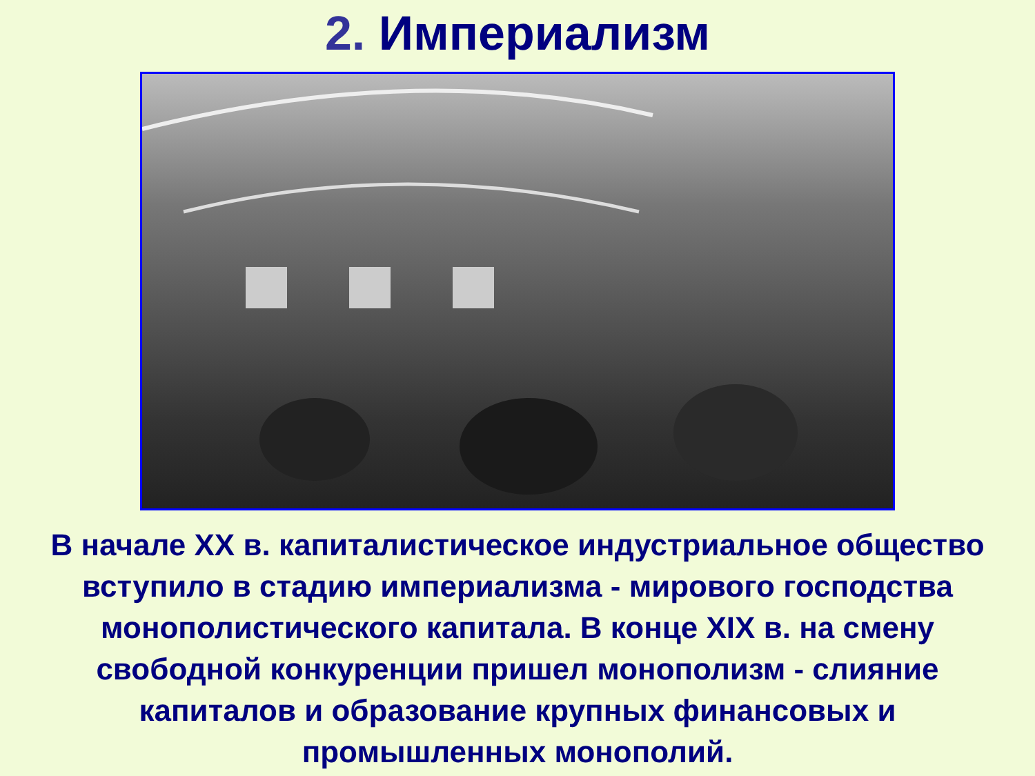2. Империализм
В начале XX в. капиталистическое индустриальное общество вступило в стадию империализма - мирового господства монополистического капитала. В конце XIX в. на смену свободной конкуренции пришел монополизм - слияние капиталов и образование крупных финансовых и промышленных монополий.